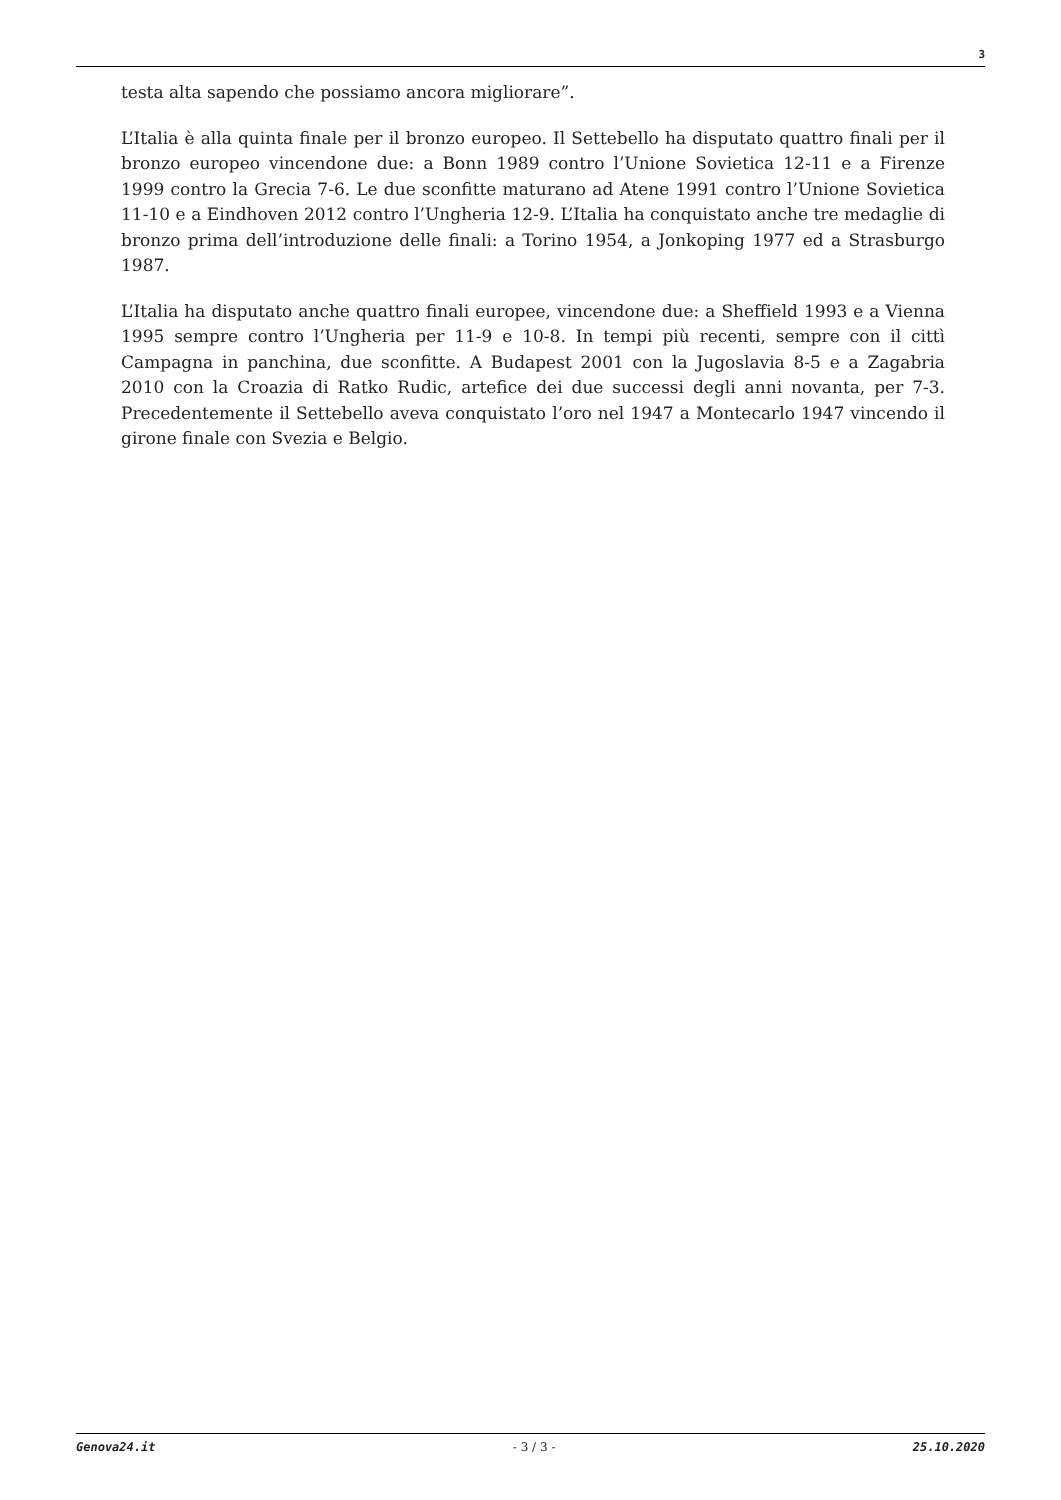3
testa alta sapendo che possiamo ancora migliorare”.
L’Italia è alla quinta finale per il bronzo europeo. Il Settebello ha disputato quattro finali per il bronzo europeo vincendone due: a Bonn 1989 contro l’Unione Sovietica 12-11 e a Firenze 1999 contro la Grecia 7-6. Le due sconfitte maturano ad Atene 1991 contro l’Unione Sovietica 11-10 e a Eindhoven 2012 contro l’Ungheria 12-9. L’Italia ha conquistato anche tre medaglie di bronzo prima dell’introduzione delle finali: a Torino 1954, a Jonkoping 1977 ed a Strasburgo 1987.
L’Italia ha disputato anche quattro finali europee, vincendone due: a Sheffield 1993 e a Vienna 1995 sempre contro l’Ungheria per 11-9 e 10-8. In tempi più recenti, sempre con il cittì Campagna in panchina, due sconfitte. A Budapest 2001 con la Jugoslavia 8-5 e a Zagabria 2010 con la Croazia di Ratko Rudic, artefice dei due successi degli anni novanta, per 7-3. Precedentemente il Settebello aveva conquistato l’oro nel 1947 a Montecarlo 1947 vincendo il girone finale con Svezia e Belgio.
Genova24.it - 3 / 3 - 25.10.2020